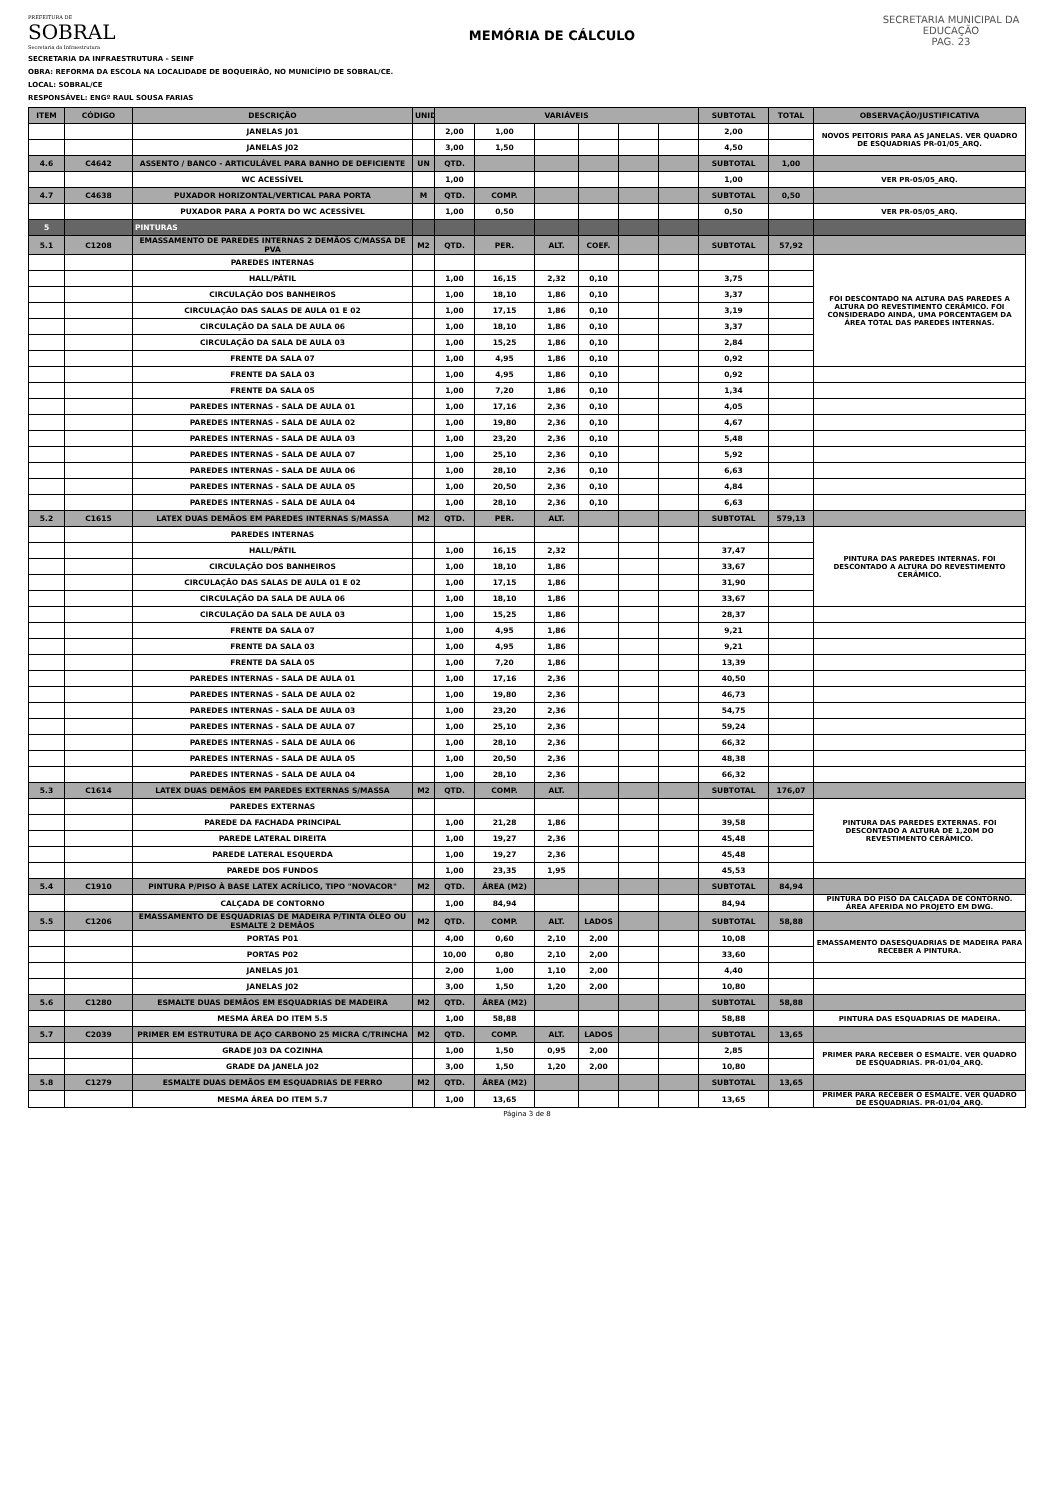PREFEITURA DE
SOBRAL
Secretaria da Infraestrutura
MEMÓRIA DE CÁLCULO
SECRETARIA MUNICIPAL DA EDUCAÇÃO
PAG. 23
SECRETARIA DA INFRAESTRUTURA - SEINF
OBRA: REFORMA DA ESCOLA NA LOCALIDADE DE BOQUEIRÃO, NO MUNICÍPIO DE SOBRAL/CE.
LOCAL: SOBRAL/CE
RESPONSÁVEL: ENGº RAUL SOUSA FARIAS
| ITEM | CÓDIGO | DESCRIÇÃO | UNID | VARIÁVEIS | | | | | | SUBTOTAL | TOTAL | OBSERVAÇÃO/JUSTIFICATIVA |
| --- | --- | --- | --- | --- | --- | --- | --- | --- | --- | --- | --- | --- |
| | | JANELAS J01 | | 2,00 | 1,00 | | | | | 2,00 | | NOVOS PEITORIS PARA AS JANELAS. VER QUADRO DE ESQUADRIAS PR-01/05_ARQ. |
| | | JANELAS J02 | | 3,00 | 1,50 | | | | | 4,50 | | |
| 4.6 | C4642 | ASSENTO / BANCO - ARTICULÁVEL PARA BANHO DE DEFICIENTE | UN | QTD. | | | | | | SUBTOTAL | 1,00 | |
| | | WC ACESSÍVEL | | 1,00 | | | | | | 1,00 | | VER PR-05/05_ARQ. |
| 4.7 | C4638 | PUXADOR HORIZONTAL/VERTICAL PARA PORTA | M | QTD. | COMP. | | | | | SUBTOTAL | 0,50 | |
| | | PUXADOR PARA A PORTA DO WC ACESSÍVEL | | 1,00 | 0,50 | | | | | 0,50 | | VER PR-05/05_ARQ. |
| 5 | | PINTURAS | | | | | | | | | | |
| 5.1 | C1208 | EMASSAMENTO DE PAREDES INTERNAS 2 DEMÃOS C/MASSA DE PVA | M2 | QTD. | PER. | ALT. | COEF. | | | SUBTOTAL | 57,92 | |
| | | PAREDES INTERNAS | | | | | | | | | | FOI DESCONTADO NA ALTURA DAS PAREDES A ALTURA DO REVESTIMENTO CERÂMICO. FOI CONSIDERADO AINDA, UMA PORCENTAGEM DA ÁREA TOTAL DAS PAREDES INTERNAS. |
| | | HALL/PÁTIL | | 1,00 | 16,15 | 2,32 | 0,10 | | | 3,75 | | |
| | | CIRCULAÇÃO DOS BANHEIROS | | 1,00 | 18,10 | 1,86 | 0,10 | | | 3,37 | | |
| | | CIRCULAÇÃO DAS SALAS DE AULA 01 E 02 | | 1,00 | 17,15 | 1,86 | 0,10 | | | 3,19 | | |
| | | CIRCULAÇÃO DA SALA DE AULA 06 | | 1,00 | 18,10 | 1,86 | 0,10 | | | 3,37 | | |
| | | CIRCULAÇÃO DA SALA DE AULA 03 | | 1,00 | 15,25 | 1,86 | 0,10 | | | 2,84 | | |
| | | FRENTE DA SALA 07 | | 1,00 | 4,95 | 1,86 | 0,10 | | | 0,92 | | |
| | | FRENTE DA SALA 03 | | 1,00 | 4,95 | 1,86 | 0,10 | | | 0,92 | | |
| | | FRENTE DA SALA 05 | | 1,00 | 7,20 | 1,86 | 0,10 | | | 1,34 | | |
| | | PAREDES INTERNAS - SALA DE AULA 01 | | 1,00 | 17,16 | 2,36 | 0,10 | | | 4,05 | | |
| | | PAREDES INTERNAS - SALA DE AULA 02 | | 1,00 | 19,80 | 2,36 | 0,10 | | | 4,67 | | |
| | | PAREDES INTERNAS - SALA DE AULA 03 | | 1,00 | 23,20 | 2,36 | 0,10 | | | 5,48 | | |
| | | PAREDES INTERNAS - SALA DE AULA 07 | | 1,00 | 25,10 | 2,36 | 0,10 | | | 5,92 | | |
| | | PAREDES INTERNAS - SALA DE AULA 06 | | 1,00 | 28,10 | 2,36 | 0,10 | | | 6,63 | | |
| | | PAREDES INTERNAS - SALA DE AULA 05 | | 1,00 | 20,50 | 2,36 | 0,10 | | | 4,84 | | |
| | | PAREDES INTERNAS - SALA DE AULA 04 | | 1,00 | 28,10 | 2,36 | 0,10 | | | 6,63 | | |
| 5.2 | C1615 | LATEX DUAS DEMÃOS EM PAREDES INTERNAS S/MASSA | M2 | QTD. | PER. | ALT. | | | | SUBTOTAL | 579,13 | |
| | | PAREDES INTERNAS | | | | | | | | | | PINTURA DAS PAREDES INTERNAS. FOI DESCONTADO A ALTURA DO REVESTIMENTO CERÂMICO. |
| | | HALL/PÁTIL | | 1,00 | 16,15 | 2,32 | | | | 37,47 | | |
| | | CIRCULAÇÃO DOS BANHEIROS | | 1,00 | 18,10 | 1,86 | | | | 33,67 | | |
| | | CIRCULAÇÃO DAS SALAS DE AULA 01 E 02 | | 1,00 | 17,15 | 1,86 | | | | 31,90 | | |
| | | CIRCULAÇÃO DA SALA DE AULA 06 | | 1,00 | 18,10 | 1,86 | | | | 33,67 | | |
| | | CIRCULAÇÃO DA SALA DE AULA 03 | | 1,00 | 15,25 | 1,86 | | | | 28,37 | | |
| | | FRENTE DA SALA 07 | | 1,00 | 4,95 | 1,86 | | | | 9,21 | | |
| | | FRENTE DA SALA 03 | | 1,00 | 4,95 | 1,86 | | | | 9,21 | | |
| | | FRENTE DA SALA 05 | | 1,00 | 7,20 | 1,86 | | | | 13,39 | | |
| | | PAREDES INTERNAS - SALA DE AULA 01 | | 1,00 | 17,16 | 2,36 | | | | 40,50 | | |
| | | PAREDES INTERNAS - SALA DE AULA 02 | | 1,00 | 19,80 | 2,36 | | | | 46,73 | | |
| | | PAREDES INTERNAS - SALA DE AULA 03 | | 1,00 | 23,20 | 2,36 | | | | 54,75 | | |
| | | PAREDES INTERNAS - SALA DE AULA 07 | | 1,00 | 25,10 | 2,36 | | | | 59,24 | | |
| | | PAREDES INTERNAS - SALA DE AULA 06 | | 1,00 | 28,10 | 2,36 | | | | 66,32 | | |
| | | PAREDES INTERNAS - SALA DE AULA 05 | | 1,00 | 20,50 | 2,36 | | | | 48,38 | | |
| | | PAREDES INTERNAS - SALA DE AULA 04 | | 1,00 | 28,10 | 2,36 | | | | 66,32 | | |
| 5.3 | C1614 | LATEX DUAS DEMÃOS EM PAREDES EXTERNAS S/MASSA | M2 | QTD. | COMP. | ALT. | | | | SUBTOTAL | 176,07 | |
| | | PAREDES EXTERNAS | | | | | | | | | | PINTURA DAS PAREDES EXTERNAS. FOI DESCONTADO A ALTURA DE 1,20M DO REVESTIMENTO CERÂMICO. |
| | | PAREDE DA FACHADA PRINCIPAL | | 1,00 | 21,28 | 1,86 | | | | 39,58 | | |
| | | PAREDE LATERAL DIREITA | | 1,00 | 19,27 | 2,36 | | | | 45,48 | | |
| | | PAREDE LATERAL ESQUERDA | | 1,00 | 19,27 | 2,36 | | | | 45,48 | | |
| | | PAREDE DOS FUNDOS | | 1,00 | 23,35 | 1,95 | | | | 45,53 | | |
| 5.4 | C1910 | PINTURA P/PISO À BASE LATEX ACRÍLICO, TIPO "NOVACOR" | M2 | QTD. | ÁREA (M2) | | | | | SUBTOTAL | 84,94 | |
| | | CALÇADA DE CONTORNO | | 1,00 | 84,94 | | | | | 84,94 | | PINTURA DO PISO DA CALÇADA DE CONTORNO. ÁREA AFERIDA NO PROJETO EM DWG. |
| 5.5 | C1206 | EMASSAMENTO DE ESQUADRIAS DE MADEIRA P/TINTA ÓLEO OU ESMALTE 2 DEMÃOS | M2 | QTD. | COMP. | ALT. | LADOS | | | SUBTOTAL | 58,88 | |
| | | PORTAS P01 | | 4,00 | 0,60 | 2,10 | 2,00 | | | 10,08 | | EMASSAMENTO DASESQUADRIAS DE MADEIRA PARA RECEBER A PINTURA. |
| | | PORTAS P02 | | 10,00 | 0,80 | 2,10 | 2,00 | | | 33,60 | | |
| | | JANELAS J01 | | 2,00 | 1,00 | 1,10 | 2,00 | | | 4,40 | | |
| | | JANELAS J02 | | 3,00 | 1,50 | 1,20 | 2,00 | | | 10,80 | | |
| 5.6 | C1280 | ESMALTE DUAS DEMÃOS EM ESQUADRIAS DE MADEIRA | M2 | QTD. | ÁREA (M2) | | | | | SUBTOTAL | 58,88 | |
| | | MESMA ÁREA DO ITEM 5.5 | | 1,00 | 58,88 | | | | | 58,88 | | PINTURA DAS ESQUADRIAS DE MADEIRA. |
| 5.7 | C2039 | PRIMER EM ESTRUTURA DE AÇO CARBONO 25 MICRA C/TRINCHA | M2 | QTD. | COMP. | ALT. | LADOS | | | SUBTOTAL | 13,65 | |
| | | GRADE J03 DA COZINHA | | 1,00 | 1,50 | 0,95 | 2,00 | | | 2,85 | | PRIMER PARA RECEBER O ESMALTE. VER QUADRO DE ESQUADRIAS. PR-01/04_ARQ. |
| | | GRADE DA JANELA J02 | | 3,00 | 1,50 | 1,20 | 2,00 | | | 10,80 | | |
| 5.8 | C1279 | ESMALTE DUAS DEMÃOS EM ESQUADRIAS DE FERRO | M2 | QTD. | ÁREA (M2) | | | | | SUBTOTAL | 13,65 | |
| | | MESMA ÁREA DO ITEM 5.7 | | 1,00 | 13,65 | | | | | 13,65 | | PRIMER PARA RECEBER O ESMALTE. VER QUADRO DE ESQUADRIAS. PR-01/04_ARQ. |
Página 3 de 8